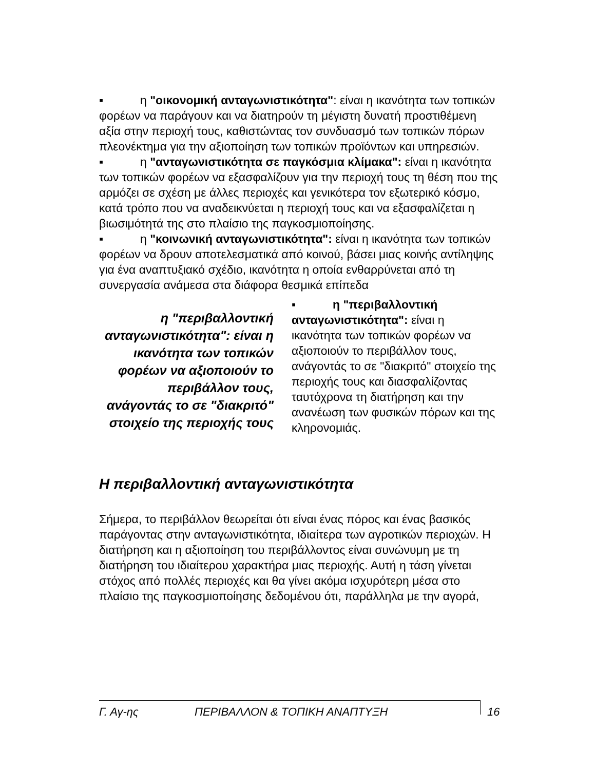▪ η "οικονομική ανταγωνιστικότητα": είναι η ικανότητα των τοπικών φορέων να παράγουν και να διατηρούν τη μέγιστη δυνατή προστιθέμενη αξία στην περιοχή τους, καθιστώντας τον συνδυασμό των τοπικών πόρων πλεονέκτημα για την αξιοποίηση των τοπικών προϊόντων και υπηρεσιών.
▪ η "ανταγωνιστικότητα σε παγκόσμια κλίμακα": είναι η ικανότητα των τοπικών φορέων να εξασφαλίζουν για την περιοχή τους τη θέση που της αρμόζει σε σχέση με άλλες περιοχές και γενικότερα τον εξωτερικό κόσμο, κατά τρόπο που να αναδεικνύεται η περιοχή τους και να εξασφαλίζεται η βιωσιμότητά της στο πλαίσιο της παγκοσμιοποίησης.
▪ η "κοινωνική ανταγωνιστικότητα": είναι η ικανότητα των τοπικών φορέων να δρουν αποτελεσματικά από κοινού, βάσει μιας κοινής αντίληψης για ένα αναπτυξιακό σχέδιο, ικανότητα η οποία ενθαρρύνεται από τη συνεργασία ανάμεσα στα διάφορα θεσμικά επίπεδα
η "περιβαλλοντική ανταγωνιστικότητα": είναι η ικανότητα των τοπικών φορέων να αξιοποιούν το περιβάλλον τους, ανάγοντάς το σε "διακριτό" στοιχείο της περιοχής τους
▪ η "περιβαλλοντική ανταγωνιστικότητα": είναι η ικανότητα των τοπικών φορέων να αξιοποιούν το περιβάλλον τους, ανάγοντάς το σε "διακριτό" στοιχείο της περιοχής τους και διασφαλίζοντας ταυτόχρονα τη διατήρηση και την ανανέωση των φυσικών πόρων και της κληρονομιάς.
Η περιβαλλοντική ανταγωνιστικότητα
Σήμερα, το περιβάλλον θεωρείται ότι είναι ένας πόρος και ένας βασικός παράγοντας στην ανταγωνιστικότητα, ιδιαίτερα των αγροτικών περιοχών. Η διατήρηση και η αξιοποίηση του περιβάλλοντος είναι συνώνυμη με τη διατήρηση του ιδιαίτερου χαρακτήρα μιας περιοχής. Αυτή η τάση γίνεται στόχος από πολλές περιοχές και θα γίνει ακόμα ισχυρότερη μέσα στο πλαίσιο της παγκοσμιοποίησης δεδομένου ότι, παράλληλα με την αγορά,
Γ. Αγ-ης ΠΕΡΙΒΑΛΛΟΝ & ΤΟΠΙΚΗ ΑΝΑΠΤΥΞΗ 16